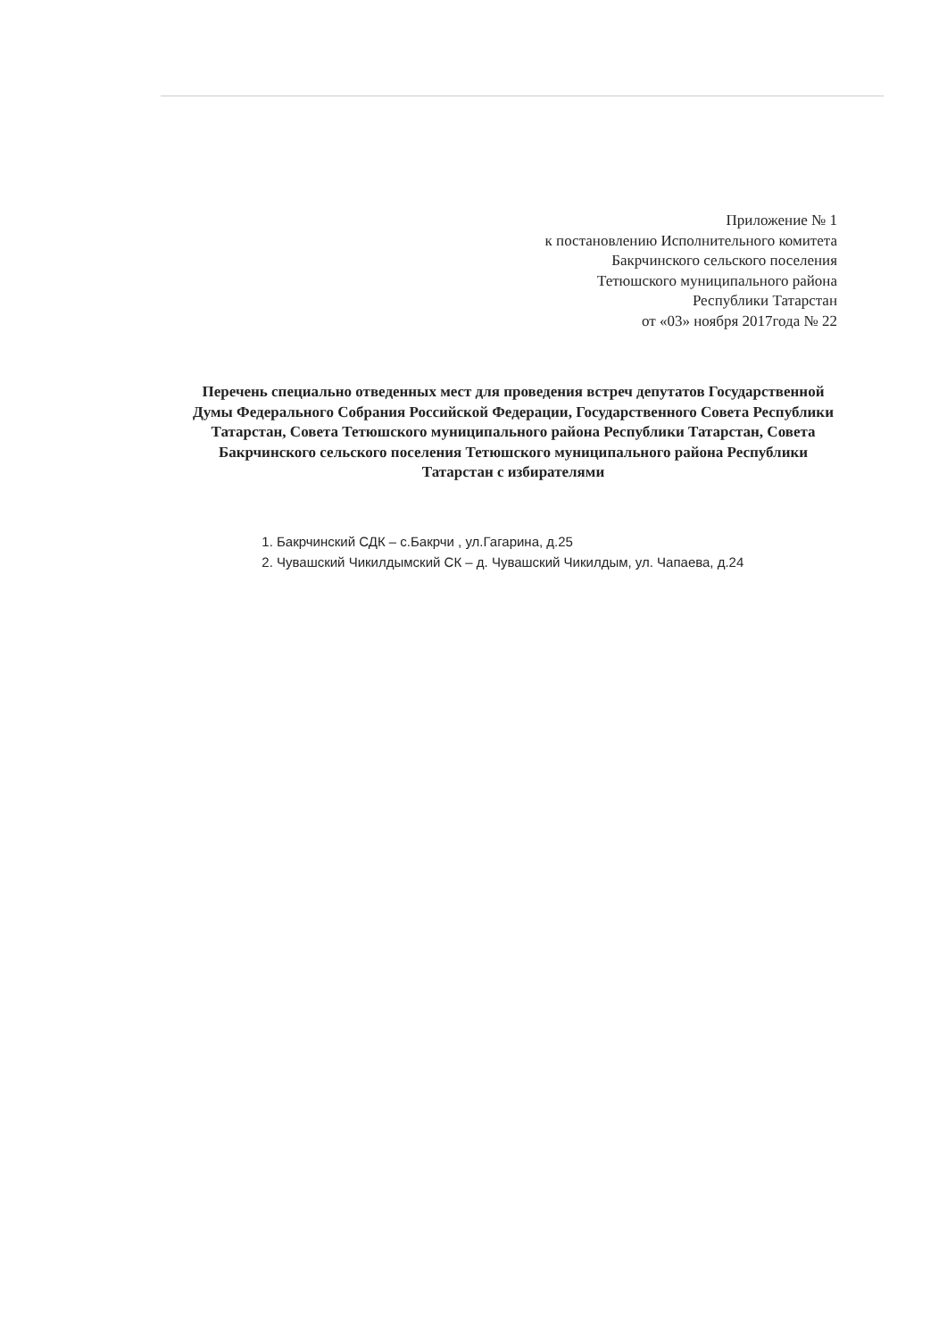Приложение № 1
к постановлению Исполнительного комитета
Бакрчинского сельского поселения
Тетюшского муниципального района
Республики Татарстан
от «03» ноября 2017года № 22
Перечень специально отведенных мест для проведения встреч депутатов Государственной Думы Федерального Собрания Российской Федерации, Государственного Совета Республики Татарстан, Совета Тетюшского муниципального района Республики Татарстан, Совета Бакрчинского сельского поселения Тетюшского муниципального района Республики Татарстан с избирателями
1. Бакрчинский СДК – с.Бакрчи , ул.Гагарина, д.25
2. Чувашский Чикилдымский СК – д. Чувашский Чикилдым, ул. Чапаева, д.24